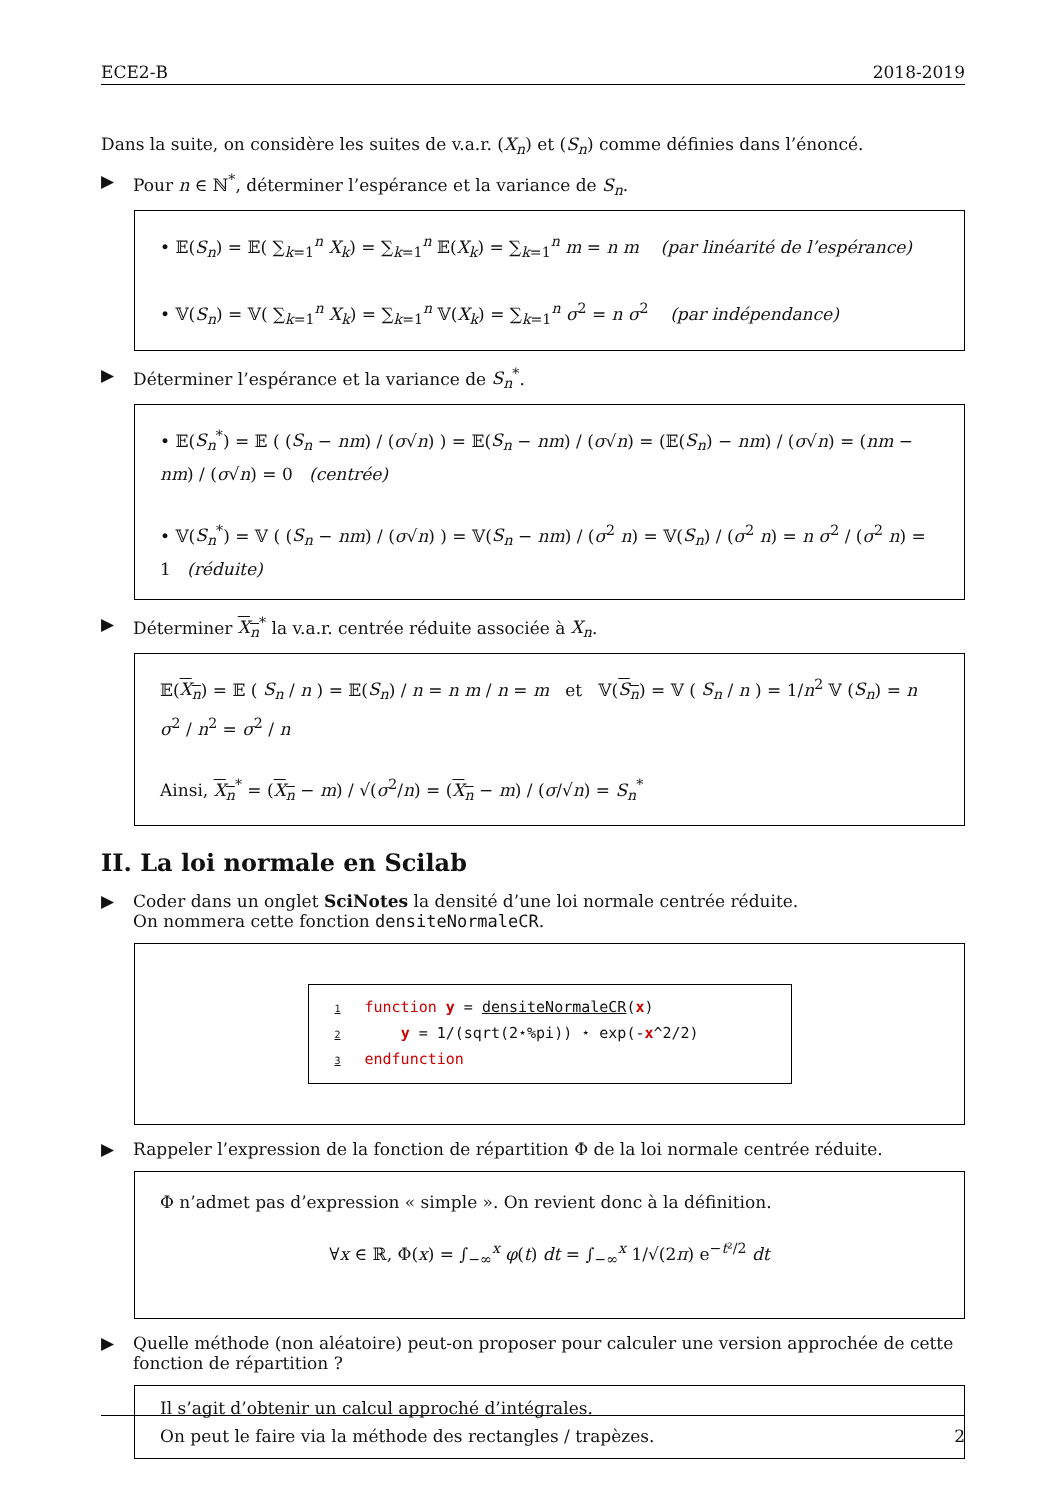ECE2-B 2018-2019
Dans la suite, on considère les suites de v.a.r. (X<sub>n</sub>) et (S<sub>n</sub>) comme définies dans l’énoncé.
▶ Pour n ∈ ℕ<sup>*</sup>, déterminer l’espérance et la variance de S<sub>n</sub>.
• 𝔼(S<sub>n</sub>) = 𝔼( ∑<sub>k=1</sub><sup>n</sup> X<sub>k</sub>) = ∑<sub>k=1</sub><sup>n</sup> 𝔼(X<sub>k</sub>) = ∑<sub>k=1</sub><sup>n</sup> m = n m (par linéarité de l’espérance)
• 𝕍(S<sub>n</sub>) = 𝕍( ∑<sub>k=1</sub><sup>n</sup> X<sub>k</sub>) = ∑<sub>k=1</sub><sup>n</sup> 𝕍(X<sub>k</sub>) = ∑<sub>k=1</sub><sup>n</sup> σ<sup>2</sup> = n σ<sup>2</sup> (par indépendance)
▶ Déterminer l’espérance et la variance de S<sub>n</sub><sup>*</sup>.
• 𝔼(S<sub>n</sub><sup>*</sup>) = 𝔼 ( (S<sub>n</sub> − nm) / (σ√n) ) = 𝔼(S<sub>n</sub> − nm) / (σ√n) = (𝔼(S<sub>n</sub>) − nm) / (σ√n) = (nm − nm) / (σ√n) = 0 (centrée)
• 𝕍(S<sub>n</sub><sup>*</sup>) = 𝕍 ( (S<sub>n</sub> − nm) / (σ√n) ) = 𝕍(S<sub>n</sub> − nm) / (σ<sup>2</sup> n) = 𝕍(S<sub>n</sub>) / (σ<sup>2</sup> n) = n σ<sup>2</sup> / (σ<sup>2</sup> n) = 1 (réduite)
▶ Déterminer X<sub>n</sub><sup>*</sup> la v.a.r. centrée réduite associée à X<sub>n</sub>.
𝔼(X<sub>n</sub>) = 𝔼 ( S<sub>n</sub> / n ) = 𝔼(S<sub>n</sub>) / n = n m / n = m et 𝕍(S<sub>n</sub>) = 𝕍 ( S<sub>n</sub> / n ) = 1/n<sup>2</sup> 𝕍 (S<sub>n</sub>) = n σ<sup>2</sup> / n<sup>2</sup> = σ<sup>2</sup> / n
Ainsi, X<sub>n</sub><sup>*</sup> = (X<sub>n</sub> − m) / √(σ<sup>2</sup>/n) = (X<sub>n</sub> − m) / (σ/√n) = S<sub>n</sub><sup>*</sup>
II. La loi normale en Scilab
▶ Coder dans un onglet SciNotes la densité d’une loi normale centrée réduite.
On nommera cette fonction densiteNormaleCR.
1 function y = densiteNormaleCR(x)
2 y = 1/(sqrt(2⋆%pi)) ⋆ exp(-x^2/2)
3 endfunction
▶ Rappeler l’expression de la fonction de répartition Φ de la loi normale centrée réduite.
Φ n’admet pas d’expression « simple ». On revient donc à la définition.
∀x ∈ ℝ, Φ(x) = ∫<sub>−∞</sub><sup>x</sup> φ(t) dt = ∫<sub>−∞</sub><sup>x</sup> 1/√(2π) e<sup>−t²/2</sup> dt
▶ Quelle méthode (non aléatoire) peut-on proposer pour calculer une version approchée de cette fonction de répartition ?
Il s’agit d’obtenir un calcul approché d’intégrales.
On peut le faire via la méthode des rectangles / trapèzes.
2